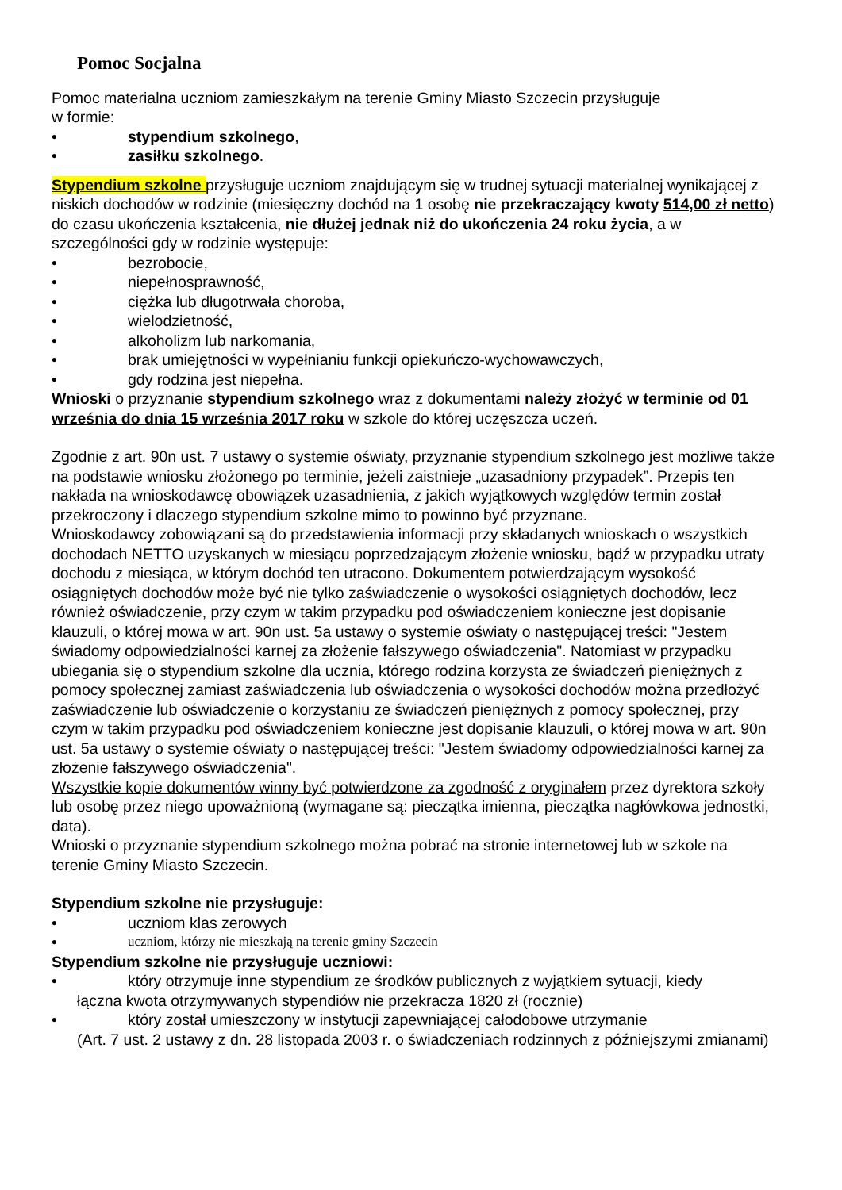Pomoc Socjalna
Pomoc materialna uczniom zamieszkałym na terenie Gminy Miasto Szczecin przysługuje
w formie:
• stypendium szkolnego,
• zasiłku szkolnego.
Stypendium szkolne przysługuje uczniom znajdującym się w trudnej sytuacji materialnej wynikającej z niskich dochodów w rodzinie (miesięczny dochód na 1 osobę nie przekraczający kwoty 514,00 zł netto) do czasu ukończenia kształcenia, nie dłużej jednak niż do ukończenia 24 roku życia, a w szczególności gdy w rodzinie występuje:
• bezrobocie,
• niepełnosprawność,
• ciężka lub długotrwała choroba,
• wielodzietność,
• alkoholizm lub narkomania,
• brak umiejętności w wypełnianiu funkcji opiekuńczo-wychowawczych,
• gdy rodzina jest niepełna.
Wnioski o przyznanie stypendium szkolnego wraz z dokumentami należy złożyć w terminie od 01 września do dnia 15 września 2017 roku w szkole do której uczęszcza uczeń.
Zgodnie z art. 90n ust. 7 ustawy o systemie oświaty, przyznanie stypendium szkolnego jest możliwe także na podstawie wniosku złożonego po terminie, jeżeli zaistnieje „uzasadniony przypadek”. Przepis ten nakłada na wnioskodawcę obowiązek uzasadnienia, z jakich wyjątkowych względów termin został przekroczony i dlaczego stypendium szkolne mimo to powinno być przyznane.
Wnioskodawcy zobowiązani są do przedstawienia informacji przy składanych wnioskach o wszystkich dochodach NETTO uzyskanych w miesiącu poprzedzającym złożenie wniosku, bądź w przypadku utraty dochodu z miesiąca, w którym dochód ten utracono. Dokumentem potwierdzającym wysokość osiągniętych dochodów może być nie tylko zaświadczenie o wysokości osiągniętych dochodów, lecz również oświadczenie, przy czym w takim przypadku pod oświadczeniem konieczne jest dopisanie klauzuli, o której mowa w art. 90n ust. 5a ustawy o systemie oświaty o następującej treści: "Jestem świadomy odpowiedzialności karnej za złożenie fałszywego oświadczenia". Natomiast w przypadku ubiegania się o stypendium szkolne dla ucznia, którego rodzina korzysta ze świadczeń pieniężnych z pomocy społecznej zamiast zaświadczenia lub oświadczenia o wysokości dochodów można przedłożyć zaświadczenie lub oświadczenie o korzystaniu ze świadczeń pieniężnych z pomocy społecznej, przy czym w takim przypadku pod oświadczeniem konieczne jest dopisanie klauzuli, o której mowa w art. 90n ust. 5a ustawy o systemie oświaty o następującej treści: "Jestem świadomy odpowiedzialności karnej za złożenie fałszywego oświadczenia".
Wszystkie kopie dokumentów winny być potwierdzone za zgodność z oryginałem przez dyrektora szkoły lub osobę przez niego upoważnioną (wymagane są: pieczątka imienna, pieczątka nagłówkowa jednostki, data).
Wnioski o przyznanie stypendium szkolnego można pobrać na stronie internetowej lub w szkole na terenie Gminy Miasto Szczecin.
Stypendium szkolne nie przysługuje:
• uczniom klas zerowych
• uczniom, którzy nie mieszkają na terenie gminy Szczecin
Stypendium szkolne nie przysługuje uczniowi:
• który otrzymuje inne stypendium ze środków publicznych z wyjątkiem sytuacji, kiedy
łączna kwota otrzymywanych stypendiów nie przekracza 1820 zł (rocznie)
• który został umieszczony w instytucji zapewniającej całodobowe utrzymanie
(Art. 7 ust. 2 ustawy z dn. 28 listopada 2003 r. o świadczeniach rodzinnych z późniejszymi zmianami)